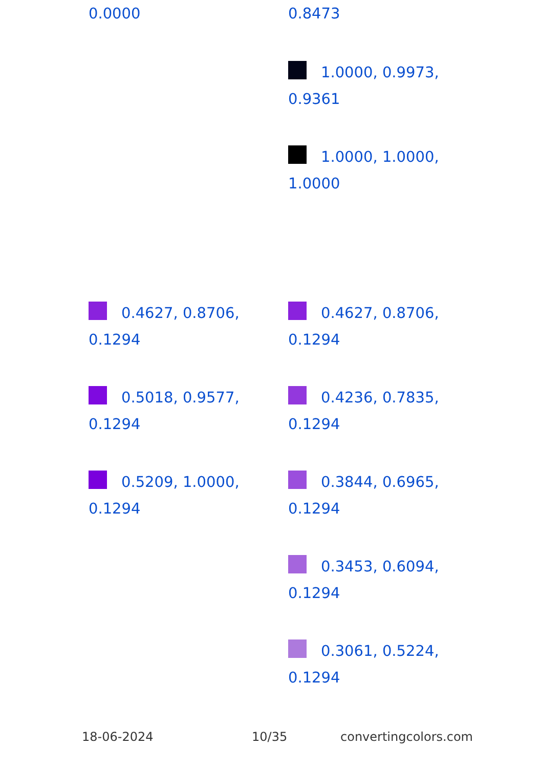0.0000 0.8473
1.0000, 0.9973, 0.9361
1.0000, 1.0000, 1.0000
0.4627, 0.8706, 0.1294 0.4627, 0.8706, 0.1294
0.5018, 0.9577, 0.1294 0.4236, 0.7835, 0.1294
0.5209, 1.0000, 0.1294 0.3844, 0.6965, 0.1294
0.3453, 0.6094, 0.1294
0.3061, 0.5224, 0.1294
18-06-2024 10/35 convertingcolors.com